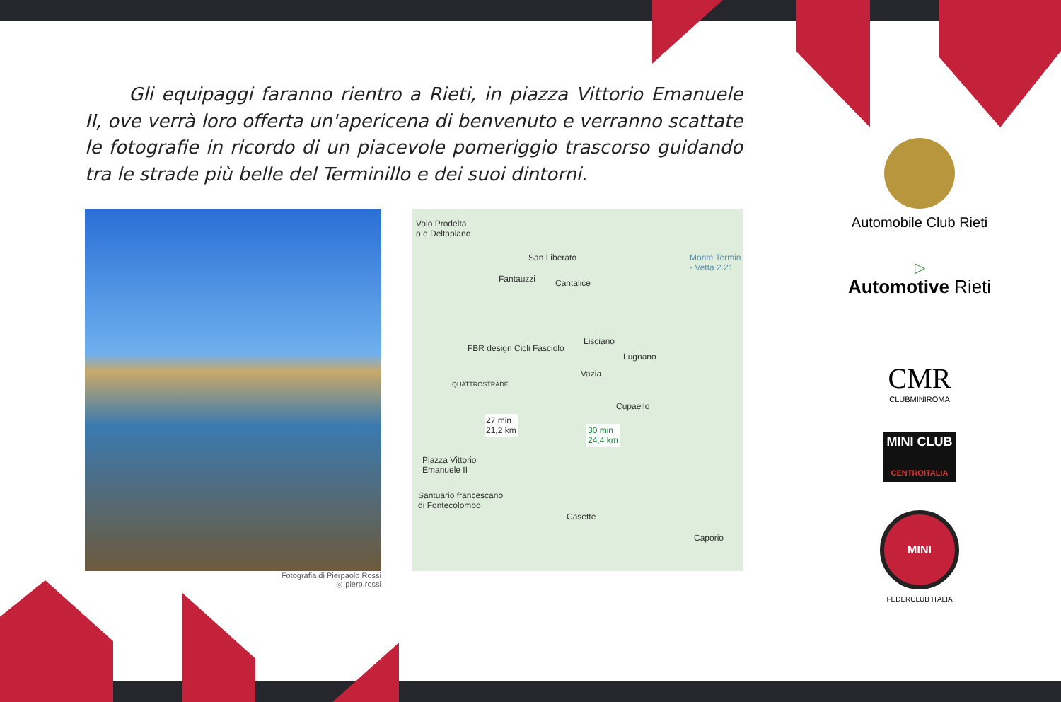Gli equipaggi faranno rientro a Rieti, in piazza Vittorio Emanuele II, ove verrà loro offerta un'apericena di benvenuto e verranno scattate le fotografie in ricordo di un piacevole pomeriggio trascorso guidando tra le strade più belle del Terminillo e dei suoi dintorni.
Fotografia di Pierpaolo Rossi
◎ pierp.rossi
Volo Prodelta
o e Deltaplano
San Liberato
Fantauzzi Cantalice
Monte Termin
- Vetta 2.21
FBR design Cicli Fasciolo
Lisciano
Lugnano
Vazia
QUATTROSTRADE
Cupaello
27 min
21,2 km 30 min
24,4 km
Piazza Vittorio
Emanuele II
Santuario francescano
di Fontecolombo
Casette
Caporio
Automobile Club Rieti
▷
Automotive Rieti
CMR
CLUBMINIROMA
MINI CLUB
CENTROITALIA
MINI
FEDERCLUB ITALIA